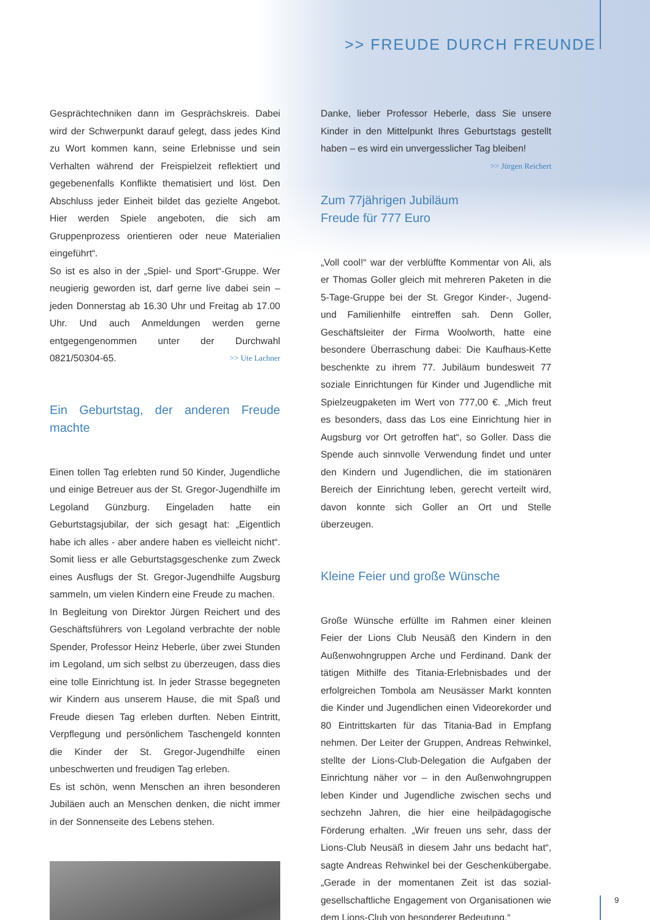>> FREUDE DURCH FREUNDE
Gesprächtechniken dann im Gesprächskreis. Dabei wird der Schwerpunkt darauf gelegt, dass jedes Kind zu Wort kommen kann, seine Erlebnisse und sein Verhalten während der Freispielzeit reflektiert und gegebenenfalls Konflikte thematisiert und löst. Den Abschluss jeder Einheit bildet das gezielte Angebot. Hier werden Spiele angeboten, die sich am Gruppenprozess orientieren oder neue Materialien eingeführt“.
So ist es also in der „Spiel- und Sport“-Gruppe. Wer neugierig geworden ist, darf gerne live dabei sein – jeden Donnerstag ab 16.30 Uhr und Freitag ab 17.00 Uhr. Und auch Anmeldungen werden gerne entgegengenommen unter der Durchwahl 0821/50304-65. >> Ute Lachner
Ein Geburtstag, der anderen Freude machte
Einen tollen Tag erlebten rund 50 Kinder, Jugendliche und einige Betreuer aus der St. Gregor-Jugendhilfe im Legoland Günzburg. Eingeladen hatte ein Geburtstagsjubilar, der sich gesagt hat: „Eigentlich habe ich alles - aber andere haben es vielleicht nicht“. Somit liess er alle Geburtstagsgeschenke zum Zweck eines Ausflugs der St. Gregor-Jugendhilfe Augsburg sammeln, um vielen Kindern eine Freude zu machen.
In Begleitung von Direktor Jürgen Reichert und des Geschäftsführers von Legoland verbrachte der noble Spender, Professor Heinz Heberle, über zwei Stunden im Legoland, um sich selbst zu überzeugen, dass dies eine tolle Einrichtung ist. In jeder Strasse begegneten wir Kindern aus unserem Hause, die mit Spaß und Freude diesen Tag erleben durften. Neben Eintritt, Verpflegung und persönlichem Taschengeld konnten die Kinder der St. Gregor-Jugendhilfe einen unbeschwerten und freudigen Tag erleben.
Es ist schön, wenn Menschen an ihren besonderen Jubiläen auch an Menschen denken, die nicht immer in der Sonnenseite des Lebens stehen.
Danke, lieber Professor Heberle, dass Sie unsere Kinder in den Mittelpunkt Ihres Geburtstags gestellt haben – es wird ein unvergesslicher Tag bleiben! >> Jürgen Reichert
Zum 77jährigen Jubiläum
Freude für 777 Euro
„Voll cool!“ war der verblüffte Kommentar von Ali, als er Thomas Goller gleich mit mehreren Paketen in die 5-Tage-Gruppe bei der St. Gregor Kinder-, Jugend- und Familienhilfe eintreffen sah. Denn Goller, Geschäftsleiter der Firma Woolworth, hatte eine besondere Überraschung dabei: Die Kaufhaus-Kette beschenkte zu ihrem 77. Jubiläum bundesweit 77 soziale Einrichtungen für Kinder und Jugendliche mit Spielzeugpaketen im Wert von 777,00 €. „Mich freut es besonders, dass das Los eine Einrichtung hier in Augsburg vor Ort getroffen hat“, so Goller. Dass die Spende auch sinnvolle Verwendung findet und unter den Kindern und Jugendlichen, die im stationären Bereich der Einrichtung leben, gerecht verteilt wird, davon konnte sich Goller an Ort und Stelle überzeugen.
Kleine Feier und große Wünsche
Große Wünsche erfüllte im Rahmen einer kleinen Feier der Lions Club Neusäß den Kindern in den Außenwohngruppen Arche und Ferdinand. Dank der tätigen Mithilfe des Titania-Erlebnisbades und der erfolgreichen Tombola am Neusässer Markt konnten die Kinder und Jugendlichen einen Videorekorder und 80 Eintrittskarten für das Titania-Bad in Empfang nehmen. Der Leiter der Gruppen, Andreas Rehwinkel, stellte der Lions-Club-Delegation die Aufgaben der Einrichtung näher vor – in den Außenwohngruppen leben Kinder und Jugendliche zwischen sechs und sechzehn Jahren, die hier eine heilpädagogische Förderung erhalten. „Wir freuen uns sehr, dass der Lions-Club Neusäß in diesem Jahr uns bedacht hat“, sagte Andreas Rehwinkel bei der Geschenkübergabe. „Gerade in der momentanen Zeit ist das sozial-gesellschaftliche Engagement von Organisationen wie dem Lions-Club von besonderer Bedeutung.“
9